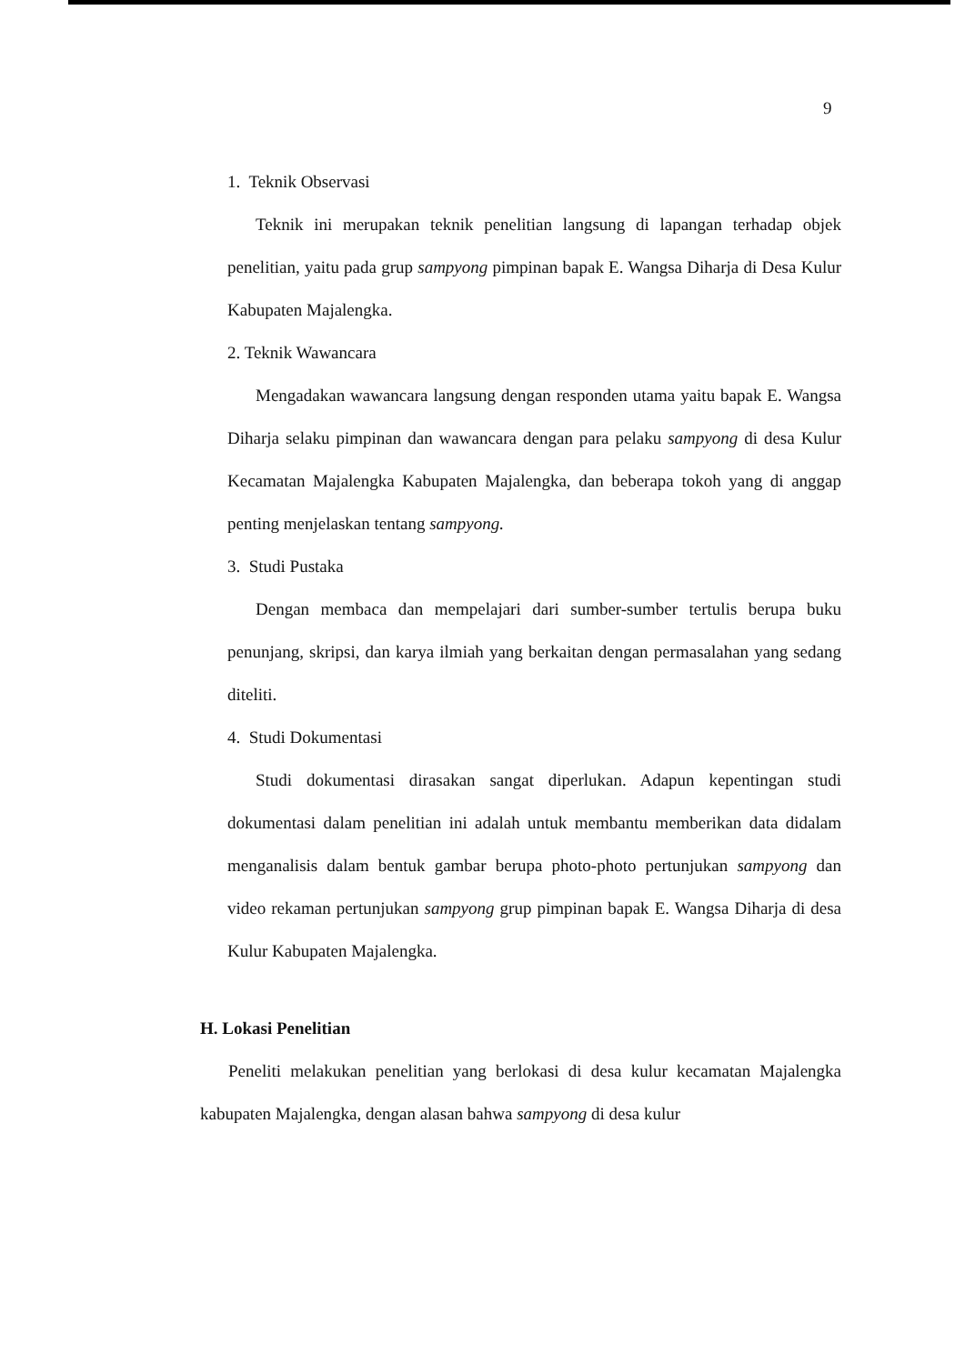9
1. Teknik Observasi
Teknik ini merupakan teknik penelitian langsung di lapangan terhadap objek penelitian, yaitu pada grup sampyong pimpinan bapak E. Wangsa Diharja di Desa Kulur Kabupaten Majalengka.
2. Teknik Wawancara
Mengadakan wawancara langsung dengan responden utama yaitu bapak E. Wangsa Diharja selaku pimpinan dan wawancara dengan para pelaku sampyong di desa Kulur Kecamatan Majalengka Kabupaten Majalengka, dan beberapa tokoh yang di anggap penting menjelaskan tentang sampyong.
3. Studi Pustaka
Dengan membaca dan mempelajari dari sumber-sumber tertulis berupa buku penunjang, skripsi, dan karya ilmiah yang berkaitan dengan permasalahan yang sedang diteliti.
4. Studi Dokumentasi
Studi dokumentasi dirasakan sangat diperlukan. Adapun kepentingan studi dokumentasi dalam penelitian ini adalah untuk membantu memberikan data didalam menganalisis dalam bentuk gambar berupa photo-photo pertunjukan sampyong dan video rekaman pertunjukan sampyong grup pimpinan bapak E. Wangsa Diharja di desa Kulur Kabupaten Majalengka.
H. Lokasi Penelitian
Peneliti melakukan penelitian yang berlokasi di desa kulur kecamatan Majalengka kabupaten Majalengka, dengan alasan bahwa sampyong di desa kulur